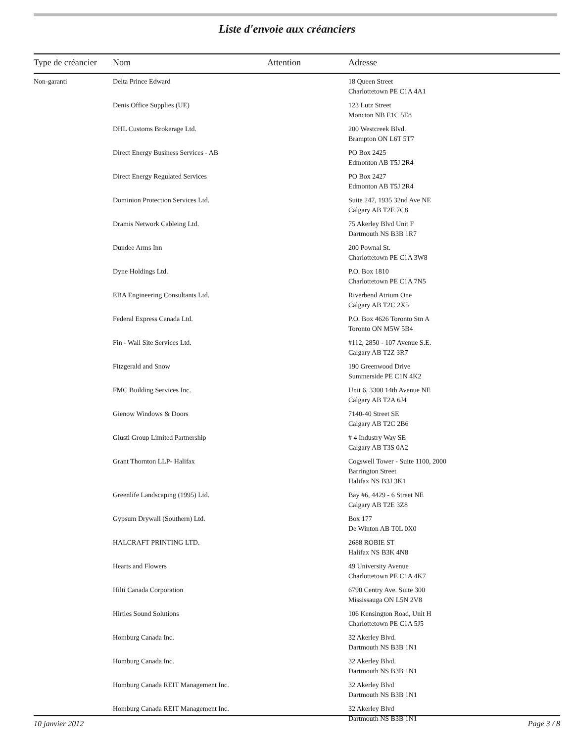Liste d'envoie aux créanciers
| Type de créancier | Nom | Attention | Adresse |
| --- | --- | --- | --- |
| Non-garanti | Delta Prince Edward | | 18 Queen Street Charlottetown PE C1A 4A1 |
| | Denis Office Supplies (UE) | | 123 Lutz Street Moncton NB E1C 5E8 |
| | DHL Customs Brokerage Ltd. | | 200 Westcreek Blvd. Brampton ON L6T 5T7 |
| | Direct Energy Business Services - AB | | PO Box 2425 Edmonton AB T5J 2R4 |
| | Direct Energy Regulated Services | | PO Box 2427 Edmonton AB T5J 2R4 |
| | Dominion Protection Services Ltd. | | Suite 247, 1935 32nd Ave NE Calgary AB T2E 7C8 |
| | Dramis Network Cableing Ltd. | | 75 Akerley Blvd Unit F Dartmouth NS B3B 1R7 |
| | Dundee Arms Inn | | 200 Pownal St. Charlottetown PE C1A 3W8 |
| | Dyne Holdings Ltd. | | P.O. Box 1810 Charlottetown PE C1A 7N5 |
| | EBA Engineering Consultants Ltd. | | Riverbend Atrium One Calgary AB T2C 2X5 |
| | Federal Express Canada Ltd. | | P.O. Box 4626 Toronto Stn A Toronto ON M5W 5B4 |
| | Fin - Wall Site Services Ltd. | | #112, 2850 - 107 Avenue S.E. Calgary AB T2Z 3R7 |
| | Fitzgerald and Snow | | 190 Greenwood Drive Summerside PE C1N 4K2 |
| | FMC Building Services Inc. | | Unit 6, 3300 14th Avenue NE Calgary AB T2A 6J4 |
| | Gienow Windows & Doors | | 7140-40 Street SE Calgary AB T2C 2B6 |
| | Giusti Group Limited Partnership | | # 4 Industry Way SE Calgary AB T3S 0A2 |
| | Grant Thornton LLP- Halifax | | Cogswell Tower - Suite 1100, 2000 Barrington Street Halifax NS B3J 3K1 |
| | Greenlife Landscaping (1995) Ltd. | | Bay #6, 4429 - 6 Street NE Calgary AB T2E 3Z8 |
| | Gypsum Drywall (Southern) Ltd. | | Box 177 De Winton AB T0L 0X0 |
| | HALCRAFT PRINTING LTD. | | 2688 ROBIE ST Halifax NS B3K 4N8 |
| | Hearts and Flowers | | 49 University Avenue Charlottetown PE C1A 4K7 |
| | Hilti Canada Corporation | | 6790 Centry Ave. Suite 300 Mississauga ON L5N 2V8 |
| | Hirtles Sound Solutions | | 106 Kensington Road, Unit H Charlottetown PE C1A 5J5 |
| | Homburg Canada Inc. | | 32 Akerley Blvd. Dartmouth NS B3B 1N1 |
| | Homburg Canada Inc. | | 32 Akerley Blvd. Dartmouth NS B3B 1N1 |
| | Homburg Canada REIT Management Inc. | | 32 Akerley Blvd Dartmouth NS B3B 1N1 |
| | Homburg Canada REIT Management Inc. | | 32 Akerley Blvd Dartmouth NS B3B 1N1 |
10 janvier 2012 Page 3 / 8